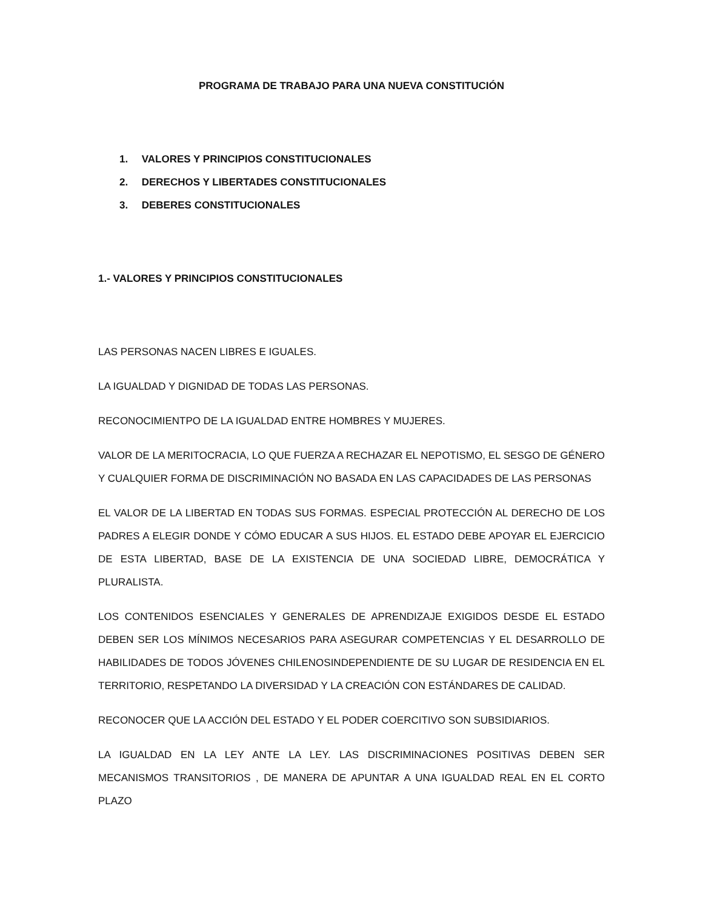PROGRAMA DE TRABAJO PARA UNA NUEVA CONSTITUCIÓN
1. VALORES Y PRINCIPIOS CONSTITUCIONALES
2. DERECHOS Y LIBERTADES CONSTITUCIONALES
3. DEBERES CONSTITUCIONALES
1.- VALORES Y PRINCIPIOS CONSTITUCIONALES
LAS PERSONAS NACEN LIBRES E IGUALES.
LA IGUALDAD Y DIGNIDAD DE TODAS LAS PERSONAS.
RECONOCIMIENTPO DE LA IGUALDAD ENTRE HOMBRES Y MUJERES.
VALOR DE LA MERITOCRACIA, LO QUE FUERZA A RECHAZAR EL NEPOTISMO, EL SESGO DE GÉNERO Y CUALQUIER FORMA DE DISCRIMINACIÓN NO BASADA EN LAS CAPACIDADES DE LAS PERSONAS
EL VALOR DE LA LIBERTAD EN TODAS SUS FORMAS. ESPECIAL PROTECCIÓN AL DERECHO DE LOS PADRES A ELEGIR DONDE Y CÓMO EDUCAR A SUS HIJOS. EL ESTADO DEBE APOYAR EL EJERCICIO DE ESTA LIBERTAD, BASE DE LA EXISTENCIA DE UNA SOCIEDAD LIBRE, DEMOCRÁTICA Y PLURALISTA.
LOS CONTENIDOS ESENCIALES Y GENERALES DE APRENDIZAJE EXIGIDOS DESDE EL ESTADO DEBEN SER LOS MÍNIMOS NECESARIOS PARA ASEGURAR COMPETENCIAS Y EL DESARROLLO DE HABILIDADES DE TODOS JÓVENES CHILENOSINDEPENDIENTE DE SU LUGAR DE RESIDENCIA EN EL TERRITORIO, RESPETANDO LA DIVERSIDAD Y LA CREACIÓN CON ESTÁNDARES DE CALIDAD.
RECONOCER QUE LA ACCIÓN DEL ESTADO Y EL PODER COERCITIVO SON SUBSIDIARIOS.
LA IGUALDAD EN LA LEY ANTE LA LEY. LAS DISCRIMINACIONES POSITIVAS DEBEN SER MECANISMOS TRANSITORIOS , DE MANERA DE APUNTAR A UNA IGUALDAD REAL EN EL CORTO PLAZO